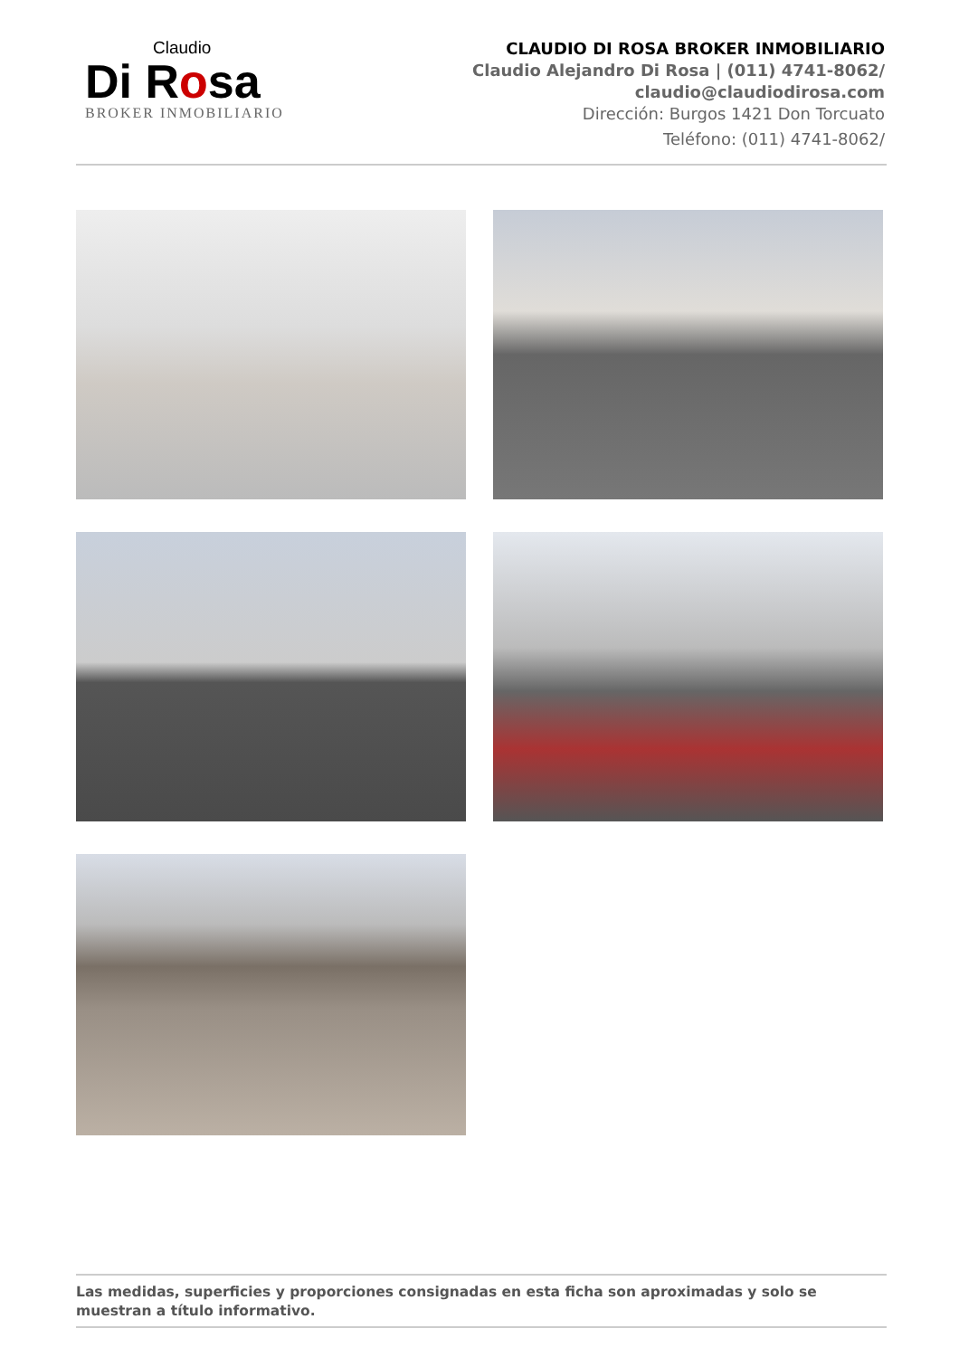Claudio
Di Rosa
BROKER INMOBILIARIO
CLAUDIO DI ROSA BROKER INMOBILIARIO
Claudio Alejandro Di Rosa | (011) 4741-8062/
claudio@claudiodirosa.com
Dirección: Burgos 1421 Don Torcuato
Teléfono: (011) 4741-8062/
Las medidas, superficies y proporciones consignadas en esta ficha son aproximadas y solo se muestran a título informativo.